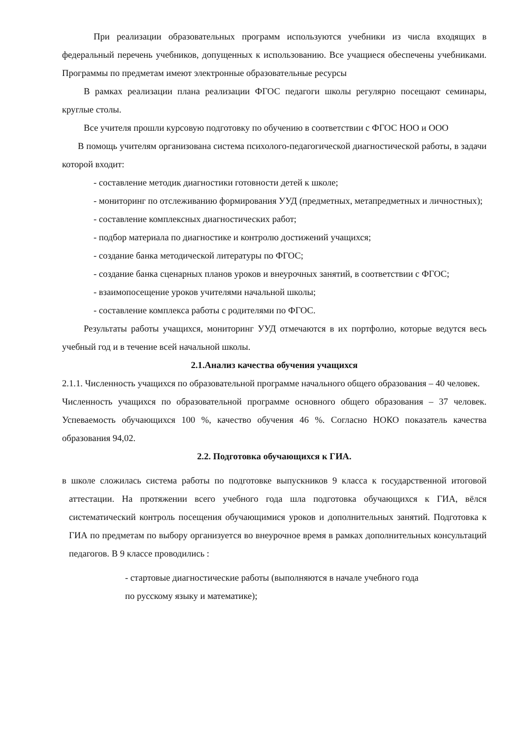При реализации образовательных программ используются учебники из числа входящих в федеральный перечень учебников, допущенных к использованию. Все учащиеся обеспечены учебниками. Программы по предметам имеют электронные образовательные ресурсы
В рамках реализации плана реализации ФГОС педагоги школы регулярно посещают семинары, круглые столы.
Все учителя прошли курсовую подготовку по обучению в соответствии с ФГОС НОО и ООО
В помощь учителям организована система психолого-педагогической диагностической работы, в задачи которой входит:
- составление методик диагностики готовности детей к школе;
- мониторинг по отслеживанию формирования УУД (предметных, метапредметных и личностных);
- составление комплексных диагностических работ;
- подбор материала по диагностике и контролю достижений учащихся;
- создание банка методической литературы по ФГОС;
- создание банка сценарных планов уроков и внеурочных занятий, в соответствии с ФГОС;
- взаимопосещение уроков учителями начальной школы;
- составление комплекса работы с родителями по ФГОС.
Результаты работы учащихся, мониторинг УУД отмечаются в их портфолио, которые ведутся весь учебный год и в течение всей начальной школы.
2.1.Анализ качества обучения учащихся
2.1.1. Численность учащихся по образовательной программе начального общего образования – 40 человек.
Численность учащихся по образовательной программе основного общего образования – 37 человек. Успеваемость обучающихся 100 %, качество обучения 46 %. Согласно НОКО показатель качества образования 94,02.
2.2. Подготовка обучающихся к ГИА.
в школе сложилась система работы по подготовке выпускников 9 класса к государственной итоговой аттестации. На протяжении всего учебного года шла подготовка обучающихся к ГИА, вёлся систематический контроль посещения обучающимися уроков и дополнительных занятий. Подготовка к ГИА по предметам по выбору организуется во внеурочное время в рамках дополнительных консультаций педагогов. В 9 классе проводились :
- стартовые диагностические работы (выполняются в начале учебного года
по русскому языку и математике);